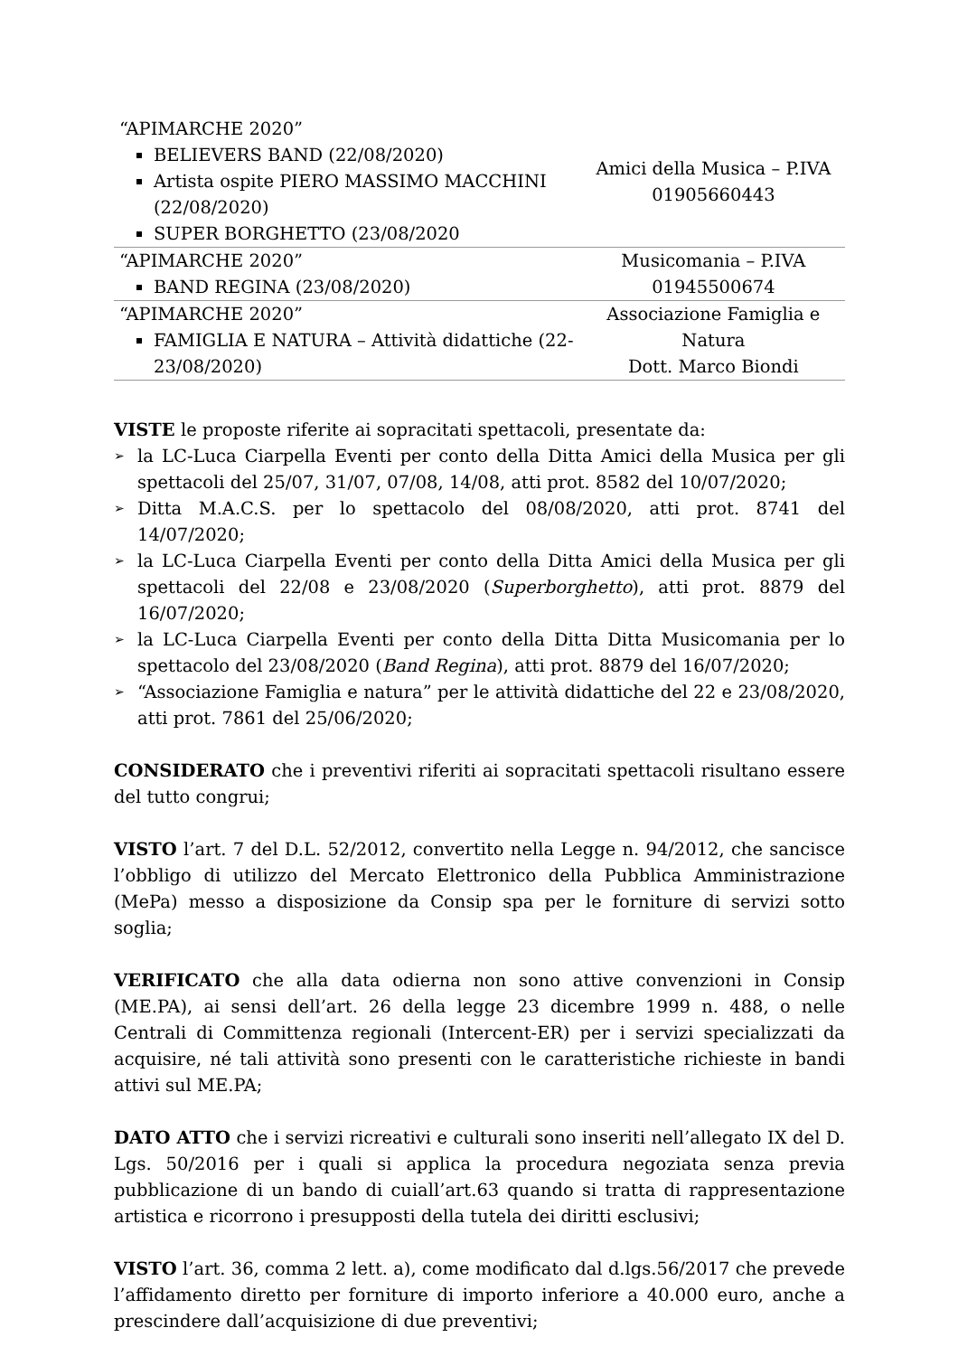| “APIMARCHE 2020” BELIEVERS BAND (22/08/2020) Artista ospite PIERO MASSIMO MACCHINI (22/08/2020) SUPER BORGHETTO (23/08/2020 | Amici della Musica – P.IVA 01905660443 |
| “APIMARCHE 2020” BAND REGINA (23/08/2020) | Musicomania – P.IVA 01945500674 |
| “APIMARCHE 2020” FAMIGLIA E NATURA – Attività didattiche (22-23/08/2020) | Associazione Famiglia e Natura Dott. Marco Biondi |
VISTE le proposte riferite ai sopracitati spettacoli, presentate da:
➢ la LC-Luca Ciarpella Eventi per conto della Ditta Amici della Musica per gli spettacoli del 25/07, 31/07, 07/08, 14/08, atti prot. 8582 del 10/07/2020;
➢ Ditta M.A.C.S. per lo spettacolo del 08/08/2020, atti prot. 8741 del 14/07/2020;
➢ la LC-Luca Ciarpella Eventi per conto della Ditta Amici della Musica per gli spettacoli del 22/08 e 23/08/2020 (Superborghetto), atti prot. 8879 del 16/07/2020;
➢ la LC-Luca Ciarpella Eventi per conto della Ditta Ditta Musicomania per lo spettacolo del 23/08/2020 (Band Regina), atti prot. 8879 del 16/07/2020;
➢ “Associazione Famiglia e natura” per le attività didattiche del 22 e 23/08/2020, atti prot. 7861 del 25/06/2020;
CONSIDERATO che i preventivi riferiti ai sopracitati spettacoli risultano essere del tutto congrui;
VISTO l’art. 7 del D.L. 52/2012, convertito nella Legge n. 94/2012, che sancisce l’obbligo di utilizzo del Mercato Elettronico della Pubblica Amministrazione (MePa) messo a disposizione da Consip spa per le forniture di servizi sotto soglia;
VERIFICATO che alla data odierna non sono attive convenzioni in Consip (ME.PA), ai sensi dell’art. 26 della legge 23 dicembre 1999 n. 488, o nelle Centrali di Committenza regionali (Intercent-ER) per i servizi specializzati da acquisire, né tali attività sono presenti con le caratteristiche richieste in bandi attivi sul ME.PA;
DATO ATTO che i servizi ricreativi e culturali sono inseriti nell’allegato IX del D. Lgs. 50/2016 per i quali si applica la procedura negoziata senza previa pubblicazione di un bando di cuiall’art.63 quando si tratta di rappresentazione artistica e ricorrono i presupposti della tutela dei diritti esclusivi;
VISTO l’art. 36, comma 2 lett. a), come modificato dal d.lgs.56/2017 che prevede l’affidamento diretto per forniture di importo inferiore a 40.000 euro, anche a prescindere dall’acquisizione di due preventivi;